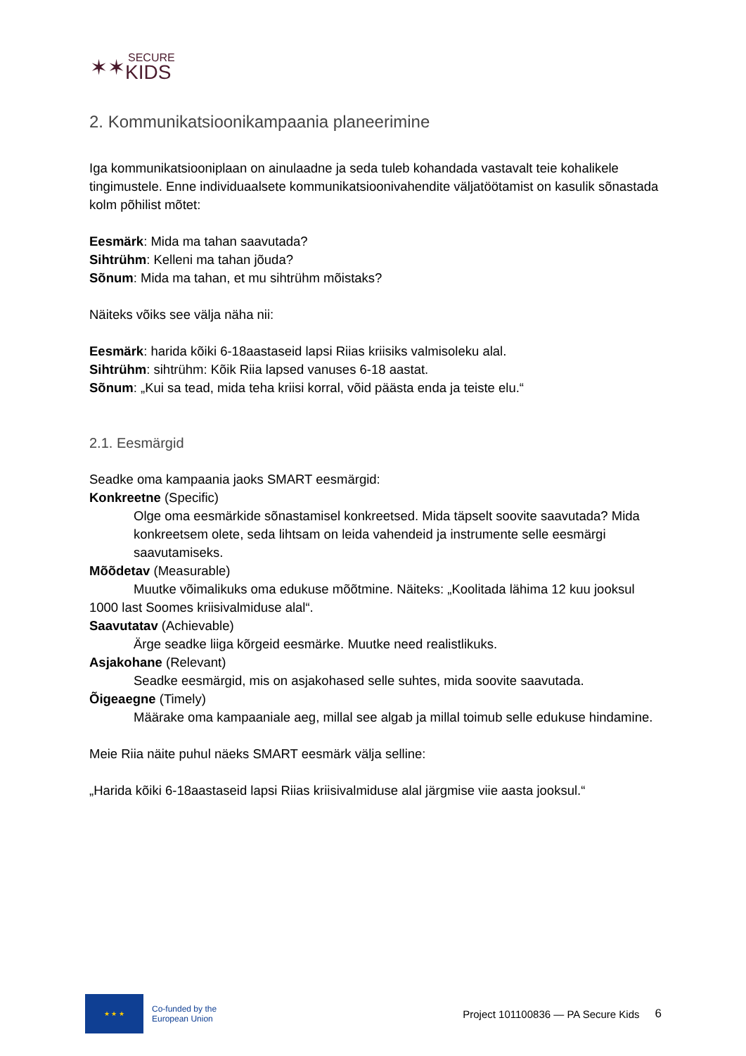✶✶
SECURE
KIDS
2. Kommunikatsioonikampaania planeerimine
Iga kommunikatsiooniplaan on ainulaadne ja seda tuleb kohandada vastavalt teie kohalikele tingimustele. Enne individuaalsete kommunikatsioonivahendite väljatöötamist on kasulik sõnastada kolm põhilist mõtet:
Eesmärk: Mida ma tahan saavutada?
Sihtrühm: Kelleni ma tahan jõuda?
Sõnum: Mida ma tahan, et mu sihtrühm mõistaks?
Näiteks võiks see välja näha nii:
Eesmärk: harida kõiki 6-18aastaseid lapsi Riias kriisiks valmisoleku alal.
Sihtrühm: sihtrühm: Kõik Riia lapsed vanuses 6-18 aastat.
Sõnum: „Kui sa tead, mida teha kriisi korral, võid päästa enda ja teiste elu.“
2.1. Eesmärgid
Seadke oma kampaania jaoks SMART eesmärgid:
Konkreetne (Specific)
Olge oma eesmärkide sõnastamisel konkreetsed. Mida täpselt soovite saavutada? Mida konkreetsem olete, seda lihtsam on leida vahendeid ja instrumente selle eesmärgi saavutamiseks.
Mõõdetav (Measurable)
Muutke võimalikuks oma edukuse mõõtmine. Näiteks: „Koolitada lähima 12 kuu jooksul 1000 last Soomes kriisivalmiduse alal“.
Saavutatav (Achievable)
Ärge seadke liiga kõrgeid eesmärke. Muutke need realistlikuks.
Asjakohane (Relevant)
Seadke eesmärgid, mis on asjakohased selle suhtes, mida soovite saavutada.
Õigeaegne (Timely)
Määrake oma kampaaniale aeg, millal see algab ja millal toimub selle edukuse hindamine.
Meie Riia näite puhul näeks SMART eesmärk välja selline:
„Harida kõiki 6-18aastaseid lapsi Riias kriisivalmiduse alal järgmise viie aasta jooksul.“
★ ★ ★
Co-funded by the
European Union
Project 101100836 — PA Secure Kids
6